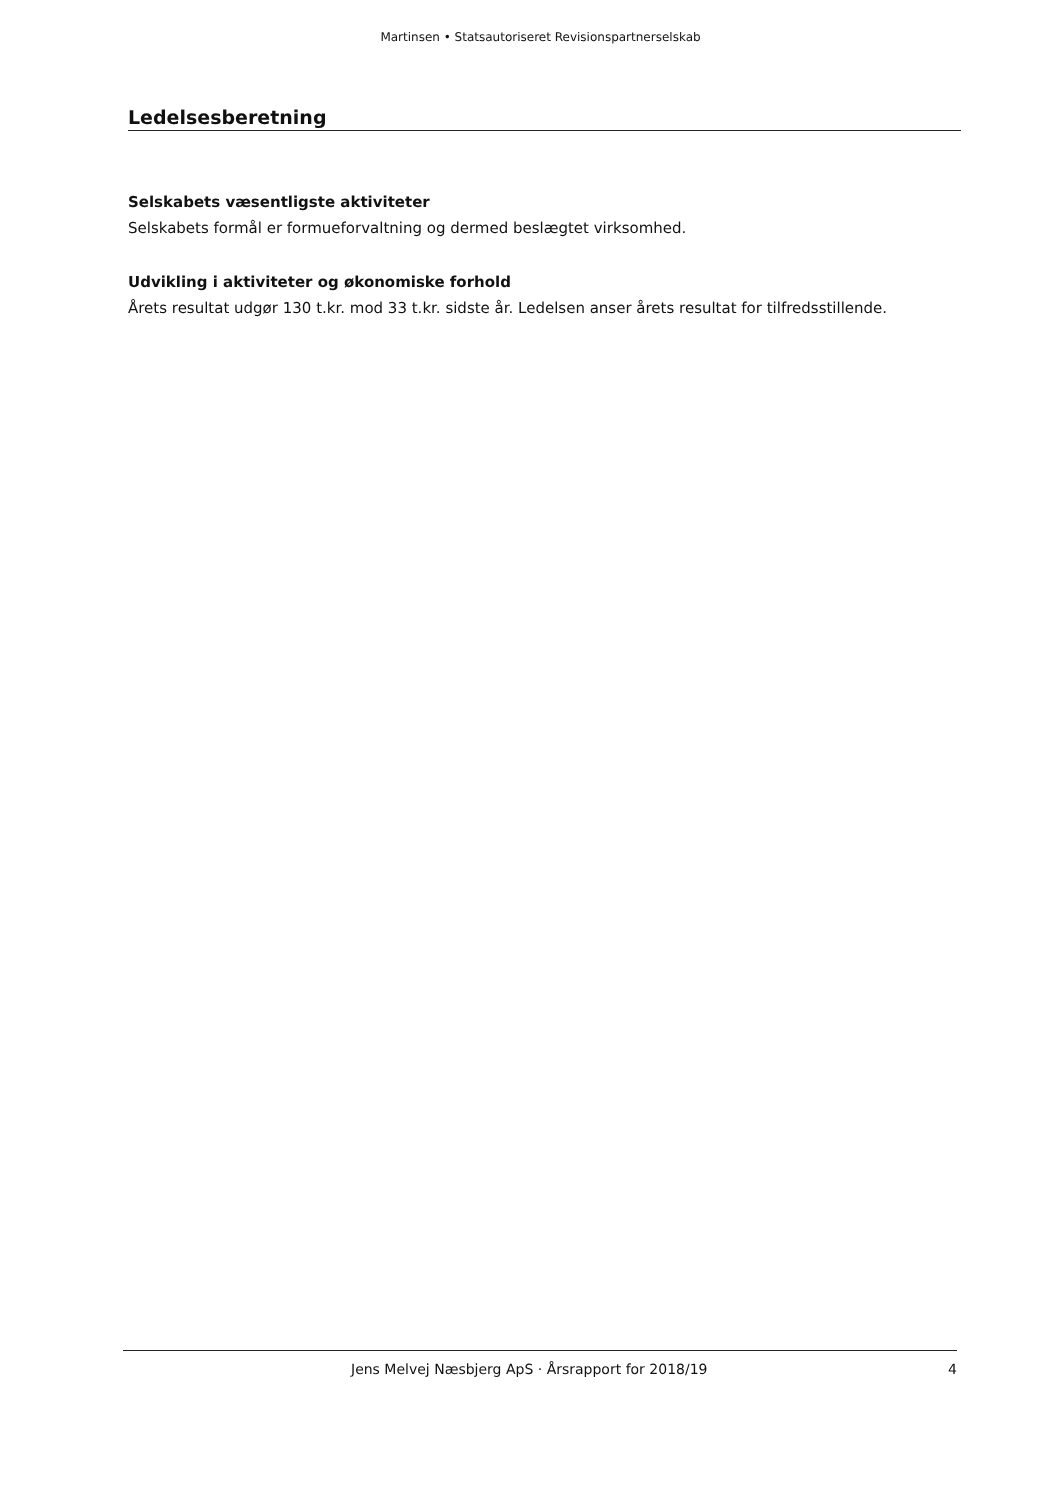Martinsen • Statsautoriseret Revisionspartnerselskab
Ledelsesberetning
Selskabets væsentligste aktiviteter
Selskabets formål er formueforvaltning og dermed beslægtet virksomhed.
Udvikling i aktiviteter og økonomiske forhold
Årets resultat udgør 130 t.kr. mod 33 t.kr. sidste år. Ledelsen anser årets resultat for tilfredsstillende.
Jens Melvej Næsbjerg ApS · Årsrapport for 2018/19 4